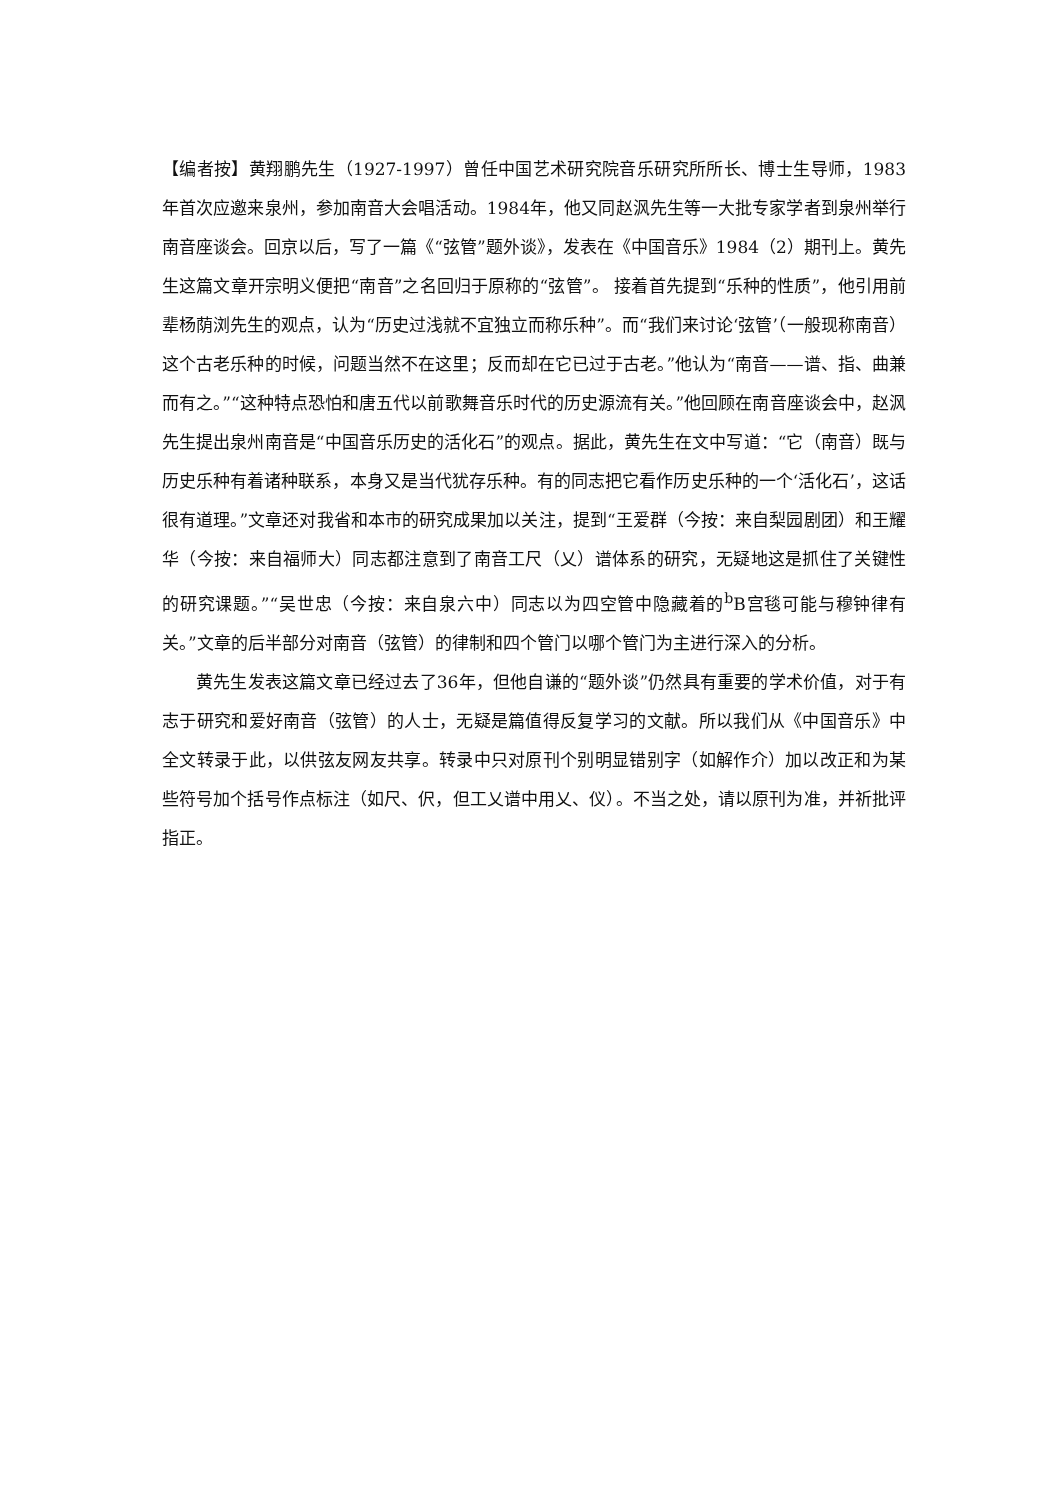【编者按】黄翔鹏先生（1927-1997）曾任中国艺术研究院音乐研究所所长、博士生导师，1983年首次应邀来泉州，参加南音大会唱活动。1984年，他又同赵沨先生等一大批专家学者到泉州举行南音座谈会。回京以后，写了一篇《“弦管”题外谈》，发表在《中国音乐》1984（2）期刊上。黄先生这篇文章开宗明义便把“南音”之名回归于原称的“弦管”。 接着首先提到“乐种的性质”，他引用前辈杨荫浏先生的观点，认为“历史过浅就不宜独立而称乐种”。而“我们来讨论‘弦管’（一般现称南音） 这个古老乐种的时候，问题当然不在这里；反而却在它已过于古老。”他认为“南音——谱、指、曲兼而有之。”“这种特点恐怕和唐五代以前歌舞音乐时代的历史源流有关。”他回顾在南音座谈会中，赵沨先生提出泉州南音是“中国音乐历史的活化石”的观点。据此，黄先生在文中写道：“它（南音）既与历史乐种有着诸种联系，本身又是当代犹存乐种。有的同志把它看作历史乐种的一个‘活化石’，这话很有道理。”文章还对我省和本市的研究成果加以关注，提到“王爱群（今按：来自梨园剧团）和王耀华（今按：来自福师大）同志都注意到了南音工尺（乂）谱体系的研究，无疑地这是抓住了关键性的研究课题。”“吴世忠（今按：来自泉六中）同志以为四空管中隐藏着的<sup>b</sup>B宫毯可能与穆钟律有关。”文章的后半部分对南音（弦管）的律制和四个管门以哪个管门为主进行深入的分析。
黄先生发表这篇文章已经过去了36年，但他自谦的“题外谈”仍然具有重要的学术价值，对于有志于研究和爱好南音（弦管）的人士，无疑是篇值得反复学习的文献。所以我们从《中国音乐》中全文转录于此，以供弦友网友共享。转录中只对原刊个别明显错别字（如解作介）加以改正和为某些符号加个括号作点标注（如尺、伬，但工乂谱中用乂、仪）。不当之处，请以原刊为准，并祈批评指正。